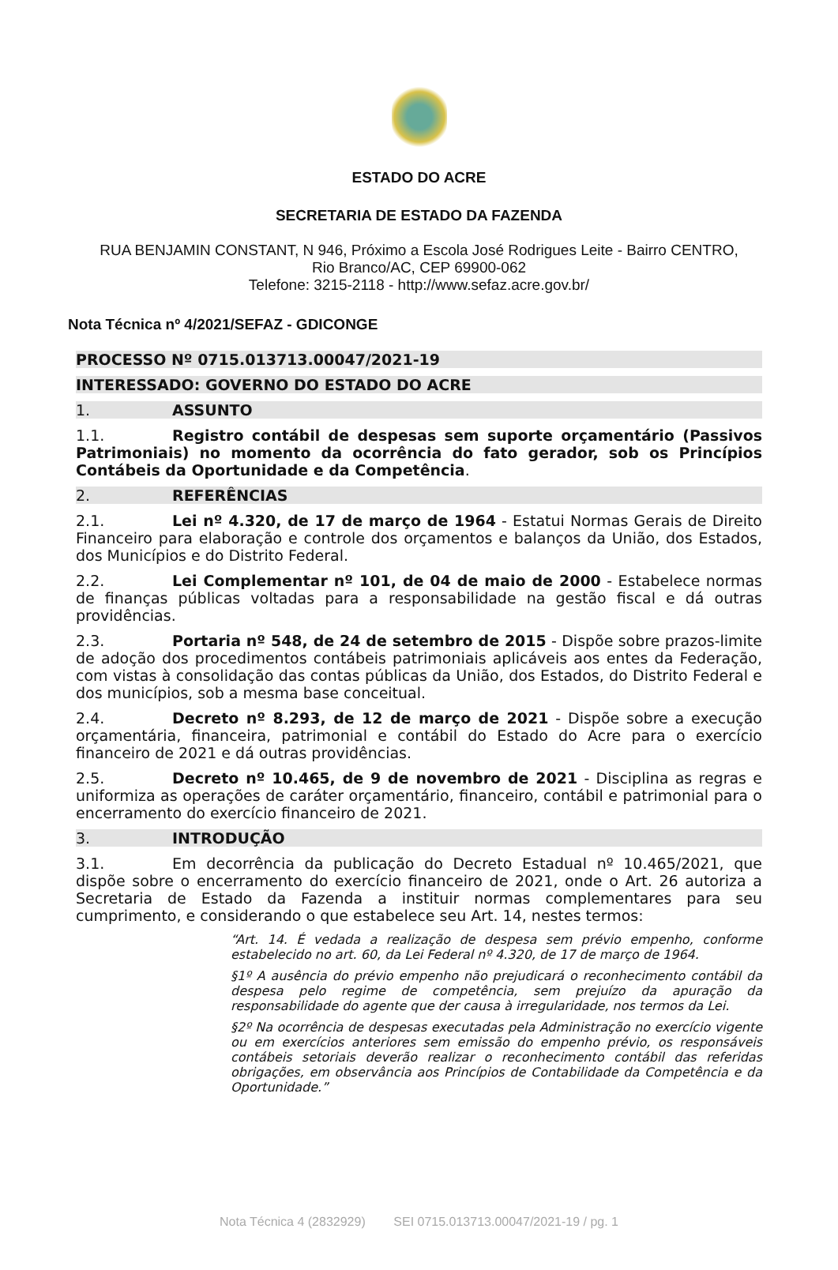ESTADO DO ACRE
SECRETARIA DE ESTADO DA FAZENDA
RUA BENJAMIN CONSTANT, N 946, Próximo a Escola José Rodrigues Leite - Bairro CENTRO,
Rio Branco/AC, CEP 69900-062
Telefone: 3215-2118 - http://www.sefaz.acre.gov.br/
Nota Técnica nº 4/2021/SEFAZ - GDICONGE
PROCESSO Nº 0715.013713.00047/2021-19
INTERESSADO: GOVERNO DO ESTADO DO ACRE
1. ASSUNTO
1.1. Registro contábil de despesas sem suporte orçamentário (Passivos Patrimoniais) no momento da ocorrência do fato gerador, sob os Princípios Contábeis da Oportunidade e da Competência.
2. REFERÊNCIAS
2.1. Lei nº 4.320, de 17 de março de 1964 - Estatui Normas Gerais de Direito Financeiro para elaboração e controle dos orçamentos e balanços da União, dos Estados, dos Municípios e do Distrito Federal.
2.2. Lei Complementar nº 101, de 04 de maio de 2000 - Estabelece normas de finanças públicas voltadas para a responsabilidade na gestão fiscal e dá outras providências.
2.3. Portaria nº 548, de 24 de setembro de 2015 - Dispõe sobre prazos-limite de adoção dos procedimentos contábeis patrimoniais aplicáveis aos entes da Federação, com vistas à consolidação das contas públicas da União, dos Estados, do Distrito Federal e dos municípios, sob a mesma base conceitual.
2.4. Decreto nº 8.293, de 12 de março de 2021 - Dispõe sobre a execução orçamentária, financeira, patrimonial e contábil do Estado do Acre para o exercício financeiro de 2021 e dá outras providências.
2.5. Decreto nº 10.465, de 9 de novembro de 2021 - Disciplina as regras e uniformiza as operações de caráter orçamentário, financeiro, contábil e patrimonial para o encerramento do exercício financeiro de 2021.
3. INTRODUÇÃO
3.1. Em decorrência da publicação do Decreto Estadual nº 10.465/2021, que dispõe sobre o encerramento do exercício financeiro de 2021, onde o Art. 26 autoriza a Secretaria de Estado da Fazenda a instituir normas complementares para seu cumprimento, e considerando o que estabelece seu Art. 14, nestes termos:
“Art. 14. É vedada a realização de despesa sem prévio empenho, conforme estabelecido no art. 60, da Lei Federal nº 4.320, de 17 de março de 1964.
§1º A ausência do prévio empenho não prejudicará o reconhecimento contábil da despesa pelo regime de competência, sem prejuízo da apuração da responsabilidade do agente que der causa à irregularidade, nos termos da Lei.
§2º Na ocorrência de despesas executadas pela Administração no exercício vigente ou em exercícios anteriores sem emissão do empenho prévio, os responsáveis contábeis setoriais deverão realizar o reconhecimento contábil das referidas obrigações, em observância aos Princípios de Contabilidade da Competência e da Oportunidade.”
Nota Técnica 4 (2832929) SEI 0715.013713.00047/2021-19 / pg. 1